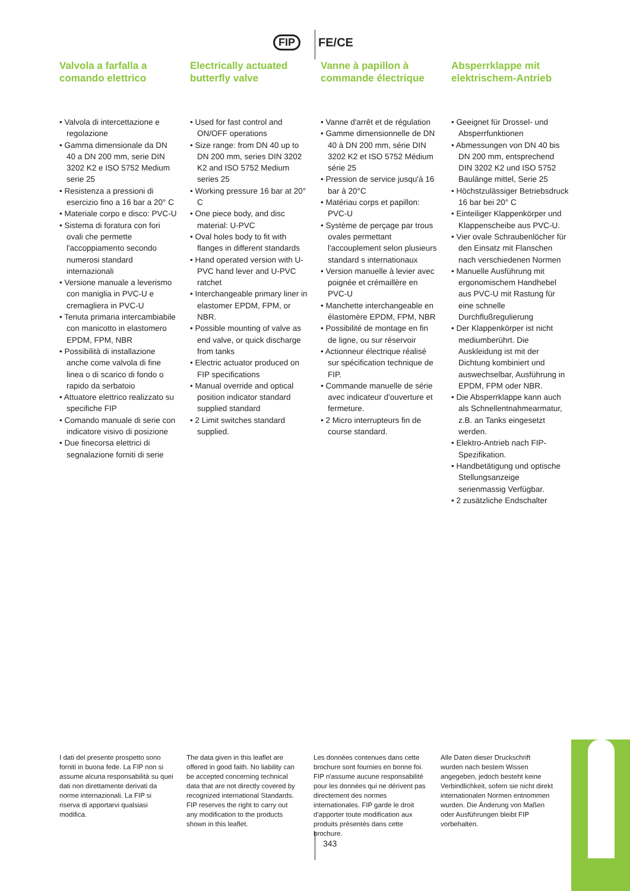FIP FE/CE
Valvola a farfalla a comando elettrico
• Valvola di intercettazione e regolazione
• Gamma dimensionale da DN 40 a DN 200 mm, serie DIN 3202 K2 e ISO 5752 Medium serie 25
• Resistenza a pressioni di esercizio fino a 16 bar a 20° C
• Materiale corpo e disco: PVC-U
• Sistema di foratura con fori ovali che permette l'accoppiamento secondo numerosi standard internazionali
• Versione manuale a leverismo con maniglia in PVC-U e cremagliera in PVC-U
• Tenuta primaria intercambiabile con manicotto in elastomero EPDM, FPM, NBR
• Possibilità di installazione anche come valvola di fine linea o di scarico di fondo o rapido da serbatoio
• Attuatore elettrico realizzato su specifiche FIP
• Comando manuale di serie con indicatore visivo di posizione
• Due finecorsa elettrici di segnalazione forniti di serie
Electrically actuated butterfly valve
• Used for fast control and ON/OFF operations
• Size range: from DN 40 up to DN 200 mm, series DIN 3202 K2 and ISO 5752 Medium series 25
• Working pressure 16 bar at 20° C
• One piece body, and disc material: U-PVC
• Oval holes body to fit with flanges in different standards
• Hand operated version with U-PVC hand lever and U-PVC ratchet
• Interchangeable primary liner in elastomer EPDM, FPM, or NBR.
• Possible mounting of valve as end valve, or quick discharge from tanks
• Electric actuator produced on FIP specifications
• Manual override and optical position indicator standard supplied standard
• 2 Limit switches standard supplied.
Vanne à papillon à commande électrique
• Vanne d'arrêt et de régulation
• Gamme dimensionnelle de DN 40 à DN 200 mm, série DIN 3202 K2 et ISO 5752 Médium série 25
• Pression de service jusqu'à 16 bar à 20°C
• Matériau corps et papillon: PVC-U
• Système de perçage par trous ovales permettant l'accouplement selon plusieurs standard s internationaux
• Version manuelle à levier avec poignée et crémaillère en PVC-U
• Manchette interchangeable en élastomère EPDM, FPM, NBR
• Possibilité de montage en fin de ligne, ou sur réservoir
• Actionneur électrique réalisé sur spécification technique de FIP.
• Commande manuelle de série avec indicateur d'ouverture et fermeture.
• 2 Micro interrupteurs fin de course standard.
Absperrklappe mit elektrischem-Antrieb
• Geeignet für Drossel- und Absperrfunktionen
• Abmessungen von DN 40 bis DN 200 mm, entsprechend DIN 3202 K2 und ISO 5752 Baulänge mittel, Serie 25
• Höchstzulässiger Betriebsdruck 16 bar bei 20° C
• Einteiliger Klappenkörper und Klappenscheibe aus PVC-U.
• Vier ovale Schraubenlöcher für den Einsatz mit Flanschen nach verschiedenen Normen
• Manuelle Ausführung mit ergonomischem Handhebel aus PVC-U mit Rastung für eine schnelle Durchflußregulierung
• Der Klappenkörper ist nicht mediumberührt. Die Auskleidung ist mit der Dichtung kombiniert und auswechselbar, Ausführung in EPDM, FPM oder NBR.
• Die Absperrklappe kann auch als Schnellentnahmearmatur, z.B. an Tanks eingesetzt werden.
• Elektro-Antrieb nach FIP-Spezifikation.
• Handbetätigung und optische Stellungsanzeige serienmassig Verfügbar.
• 2 zusätzliche Endschalter
I dati del presente prospetto sono forniti in buona fede. La FIP non si assume alcuna responsabilità su quei dati non direttamente derivati da norme internazionali. La FIP si riserva di apportarvi qualsiasi modifica.
The data given in this leaflet are offered in good faith. No liability can be accepted concerning technical data that are not directly covered by recognized international Standards. FIP reserves the right to carry out any modification to the products shown in this leaflet.
Les données contenues dans cette brochure sont fournies en bonne foi. FIP n'assume aucune responsabilité pour les données qui ne dérivent pas directement des normes internationales. FIP garde le droit d'apporter toute modification aux produits présentés dans cette brochure.
Alle Daten dieser Druckschrift wurden nach bestem Wissen angegeben, jedoch besteht keine Verbindlichkeit, sofern sie nicht direkt internationalen Normen entnommen wurden. Die Änderung von Maßen oder Ausführungen bleibt FIP vorbehalten.
343